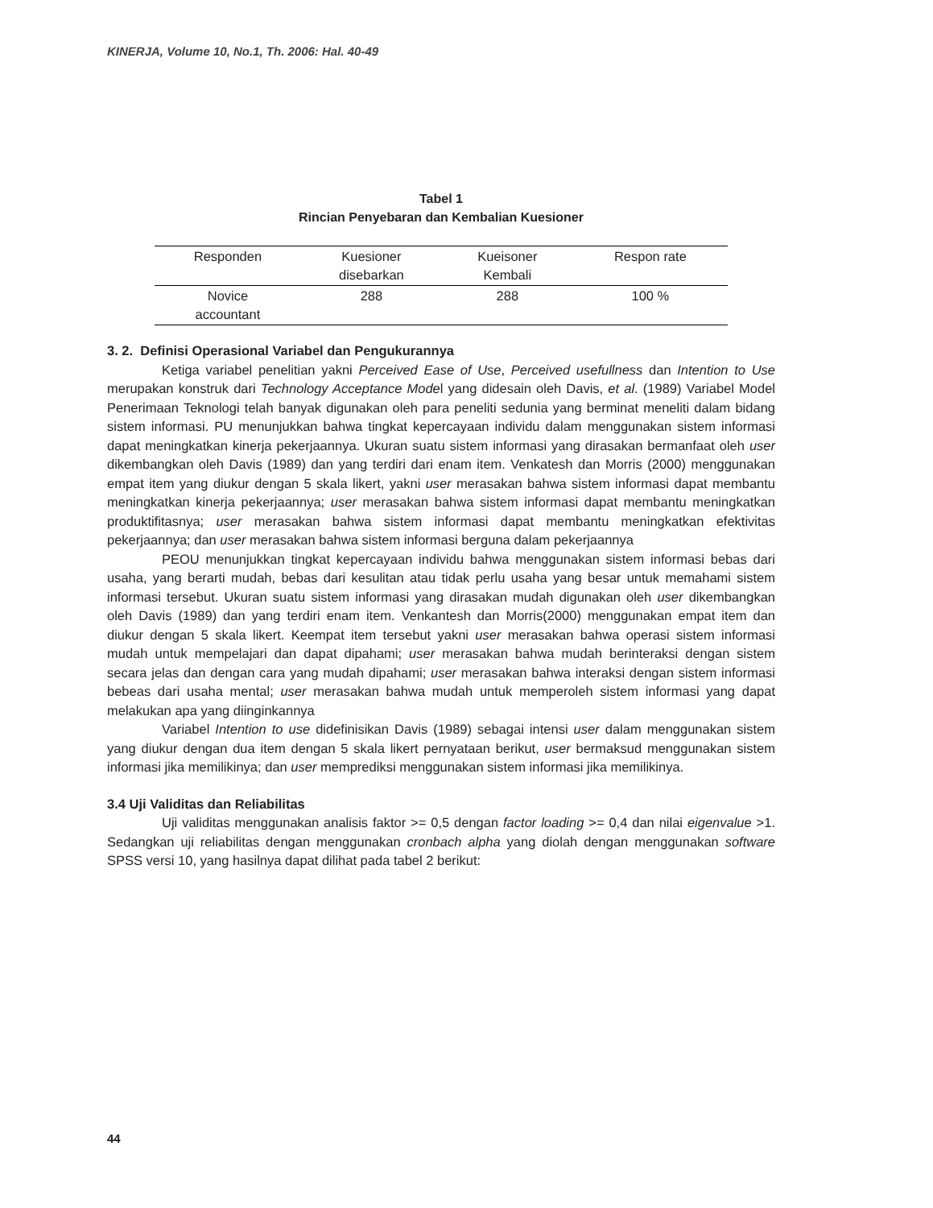KINERJA, Volume 10, No.1, Th. 2006: Hal. 40-49
Tabel 1
Rincian Penyebaran dan Kembalian Kuesioner
| Responden | Kuesioner disebarkan | Kueisoner Kembali | Respon rate |
| --- | --- | --- | --- |
| Novice accountant | 288 | 288 | 100 % |
3. 2. Definisi Operasional Variabel dan Pengukurannya
Ketiga variabel penelitian yakni Perceived Ease of Use, Perceived usefullness dan Intention to Use merupakan konstruk dari Technology Acceptance Model yang didesain oleh Davis, et al. (1989) Variabel Model Penerimaan Teknologi telah banyak digunakan oleh para peneliti sedunia yang berminat meneliti dalam bidang sistem informasi. PU menunjukkan bahwa tingkat kepercayaan individu dalam menggunakan sistem informasi dapat meningkatkan kinerja pekerjaannya. Ukuran suatu sistem informasi yang dirasakan bermanfaat oleh user dikembangkan oleh Davis (1989) dan yang terdiri dari enam item. Venkatesh dan Morris (2000) menggunakan empat item yang diukur dengan 5 skala likert, yakni user merasakan bahwa sistem informasi dapat membantu meningkatkan kinerja pekerjaannya; user merasakan bahwa sistem informasi dapat membantu meningkatkan produktifitasnya; user merasakan bahwa sistem informasi dapat membantu meningkatkan efektivitas pekerjaannya; dan user merasakan bahwa sistem informasi berguna dalam pekerjaannya
PEOU menunjukkan tingkat kepercayaan individu bahwa menggunakan sistem informasi bebas dari usaha, yang berarti mudah, bebas dari kesulitan atau tidak perlu usaha yang besar untuk memahami sistem informasi tersebut. Ukuran suatu sistem informasi yang dirasakan mudah digunakan oleh user dikembangkan oleh Davis (1989) dan yang terdiri enam item. Venkantesh dan Morris(2000) menggunakan empat item dan diukur dengan 5 skala likert. Keempat item tersebut yakni user merasakan bahwa operasi sistem informasi mudah untuk mempelajari dan dapat dipahami; user merasakan bahwa mudah berinteraksi dengan sistem secara jelas dan dengan cara yang mudah dipahami; user merasakan bahwa interaksi dengan sistem informasi bebeas dari usaha mental; user merasakan bahwa mudah untuk memperoleh sistem informasi yang dapat melakukan apa yang diinginkannya
Variabel Intention to use didefinisikan Davis (1989) sebagai intensi user dalam menggunakan sistem yang diukur dengan dua item dengan 5 skala likert pernyataan berikut, user bermaksud menggunakan sistem informasi jika memilikinya; dan user memprediksi menggunakan sistem informasi jika memilikinya.
3.4 Uji Validitas dan Reliabilitas
Uji validitas menggunakan analisis faktor >= 0,5 dengan factor loading >= 0,4 dan nilai eigenvalue >1. Sedangkan uji reliabilitas dengan menggunakan cronbach alpha yang diolah dengan menggunakan software SPSS versi 10, yang hasilnya dapat dilihat pada tabel 2 berikut:
44